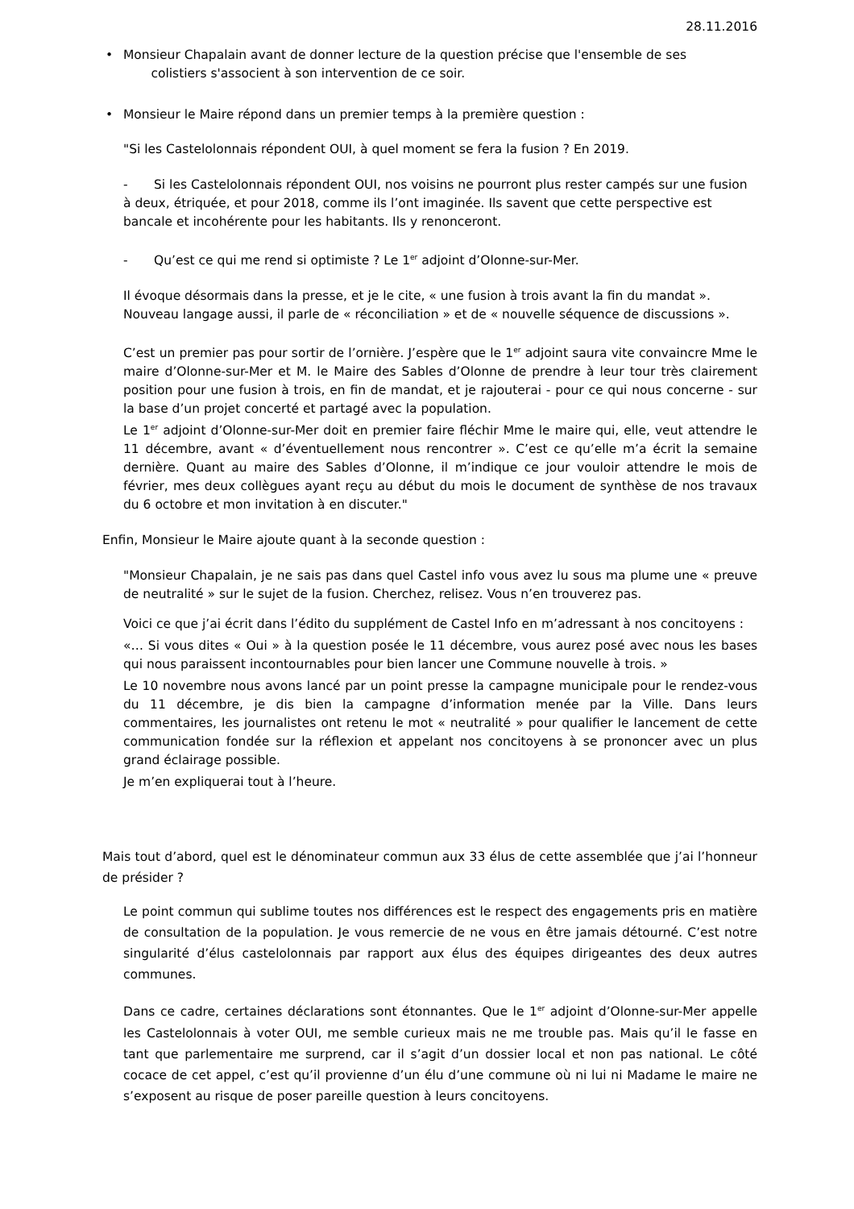28.11.2016
• Monsieur Chapalain avant de donner lecture de la question précise que l'ensemble de ses
colistiers s'associent à son intervention de ce soir.
• Monsieur le Maire répond dans un premier temps à la première question :
"Si les Castelolonnais répondent OUI, à quel moment se fera la fusion ? En 2019.
- Si les Castelolonnais répondent OUI, nos voisins ne pourront plus rester campés sur une fusion à deux, étriquée, et pour 2018, comme ils l’ont imaginée. Ils savent que cette perspective est bancale et incohérente pour les habitants. Ils y renonceront.
- Qu’est ce qui me rend si optimiste ? Le 1<sup>er</sup> adjoint d’Olonne-sur-Mer.
Il évoque désormais dans la presse, et je le cite, « une fusion à trois avant la fin du mandat ». Nouveau langage aussi, il parle de « réconciliation » et de « nouvelle séquence de discussions ».
C’est un premier pas pour sortir de l’ornière. J’espère que le 1<sup>er</sup> adjoint saura vite convaincre Mme le maire d’Olonne-sur-Mer et M. le Maire des Sables d’Olonne de prendre à leur tour très clairement position pour une fusion à trois, en fin de mandat, et je rajouterai - pour ce qui nous concerne - sur la base d’un projet concerté et partagé avec la population.
Le 1<sup>er</sup> adjoint d’Olonne-sur-Mer doit en premier faire fléchir Mme le maire qui, elle, veut attendre le 11 décembre, avant « d’éventuellement nous rencontrer ». C’est ce qu’elle m’a écrit la semaine dernière. Quant au maire des Sables d’Olonne, il m’indique ce jour vouloir attendre le mois de février, mes deux collègues ayant reçu au début du mois le document de synthèse de nos travaux du 6 octobre et mon invitation à en discuter."
Enfin, Monsieur le Maire ajoute quant à la seconde question :
"Monsieur Chapalain, je ne sais pas dans quel Castel info vous avez lu sous ma plume une « preuve de neutralité » sur le sujet de la fusion. Cherchez, relisez. Vous n’en trouverez pas.
Voici ce que j’ai écrit dans l’édito du supplément de Castel Info en m’adressant à nos concitoyens :
«… Si vous dites « Oui » à la question posée le 11 décembre, vous aurez posé avec nous les bases qui nous paraissent incontournables pour bien lancer une Commune nouvelle à trois. »
Le 10 novembre nous avons lancé par un point presse la campagne municipale pour le rendez-vous du 11 décembre, je dis bien la campagne d’information menée par la Ville. Dans leurs commentaires, les journalistes ont retenu le mot « neutralité » pour qualifier le lancement de cette communication fondée sur la réflexion et appelant nos concitoyens à se prononcer avec un plus grand éclairage possible.
Je m’en expliquerai tout à l’heure.
Mais tout d’abord, quel est le dénominateur commun aux 33 élus de cette assemblée que j’ai l’honneur de présider ?
Le point commun qui sublime toutes nos différences est le respect des engagements pris en matière de consultation de la population. Je vous remercie de ne vous en être jamais détourné. C’est notre singularité d’élus castelolonnais par rapport aux élus des équipes dirigeantes des deux autres communes.
Dans ce cadre, certaines déclarations sont étonnantes. Que le 1<sup>er</sup> adjoint d’Olonne-sur-Mer appelle les Castelolonnais à voter OUI, me semble curieux mais ne me trouble pas. Mais qu’il le fasse en tant que parlementaire me surprend, car il s’agit d’un dossier local et non pas national. Le côté cocace de cet appel, c’est qu’il provienne d’un élu d’une commune où ni lui ni Madame le maire ne s’exposent au risque de poser pareille question à leurs concitoyens.